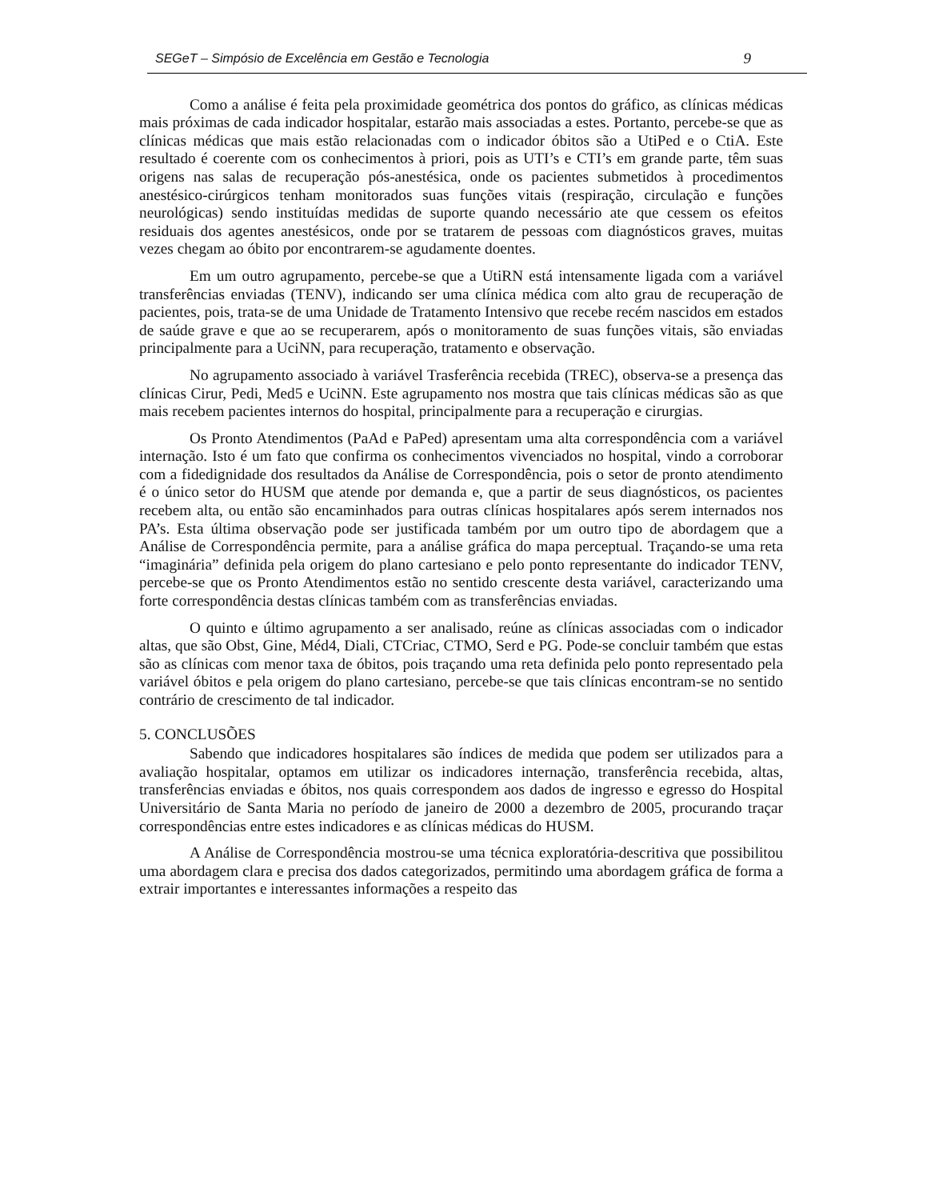SEGeT – Simpósio de Excelência em Gestão e Tecnologia 9
Como a análise é feita pela proximidade geométrica dos pontos do gráfico, as clínicas médicas mais próximas de cada indicador hospitalar, estarão mais associadas a estes. Portanto, percebe-se que as clínicas médicas que mais estão relacionadas com o indicador óbitos são a UtiPed e o CtiA. Este resultado é coerente com os conhecimentos à priori, pois as UTI’s e CTI’s em grande parte, têm suas origens nas salas de recuperação pós-anestésica, onde os pacientes submetidos à procedimentos anestésico-cirúrgicos tenham monitorados suas funções vitais (respiração, circulação e funções neurológicas) sendo instituídas medidas de suporte quando necessário ate que cessem os efeitos residuais dos agentes anestésicos, onde por se tratarem de pessoas com diagnósticos graves, muitas vezes chegam ao óbito por encontrarem-se agudamente doentes.
Em um outro agrupamento, percebe-se que a UtiRN está intensamente ligada com a variável transferências enviadas (TENV), indicando ser uma clínica médica com alto grau de recuperação de pacientes, pois, trata-se de uma Unidade de Tratamento Intensivo que recebe recém nascidos em estados de saúde grave e que ao se recuperarem, após o monitoramento de suas funções vitais, são enviadas principalmente para a UciNN, para recuperação, tratamento e observação.
No agrupamento associado à variável Trasferência recebida (TREC), observa-se a presença das clínicas Cirur, Pedi, Med5 e UciNN. Este agrupamento nos mostra que tais clínicas médicas são as que mais recebem pacientes internos do hospital, principalmente para a recuperação e cirurgias.
Os Pronto Atendimentos (PaAd e PaPed) apresentam uma alta correspondência com a variável internação. Isto é um fato que confirma os conhecimentos vivenciados no hospital, vindo a corroborar com a fidedignidade dos resultados da Análise de Correspondência, pois o setor de pronto atendimento é o único setor do HUSM que atende por demanda e, que a partir de seus diagnósticos, os pacientes recebem alta, ou então são encaminhados para outras clínicas hospitalares após serem internados nos PA’s. Esta última observação pode ser justificada também por um outro tipo de abordagem que a Análise de Correspondência permite, para a análise gráfica do mapa perceptual. Traçando-se uma reta “imaginária” definida pela origem do plano cartesiano e pelo ponto representante do indicador TENV, percebe-se que os Pronto Atendimentos estão no sentido crescente desta variável, caracterizando uma forte correspondência destas clínicas também com as transferências enviadas.
O quinto e último agrupamento a ser analisado, reúne as clínicas associadas com o indicador altas, que são Obst, Gine, Méd4, Diali, CTCriac, CTMO, Serd e PG. Pode-se concluir também que estas são as clínicas com menor taxa de óbitos, pois traçando uma reta definida pelo ponto representado pela variável óbitos e pela origem do plano cartesiano, percebe-se que tais clínicas encontram-se no sentido contrário de crescimento de tal indicador.
5. CONCLUSÕES
Sabendo que indicadores hospitalares são índices de medida que podem ser utilizados para a avaliação hospitalar, optamos em utilizar os indicadores internação, transferência recebida, altas, transferências enviadas e óbitos, nos quais correspondem aos dados de ingresso e egresso do Hospital Universitário de Santa Maria no período de janeiro de 2000 a dezembro de 2005, procurando traçar correspondências entre estes indicadores e as clínicas médicas do HUSM.
A Análise de Correspondência mostrou-se uma técnica exploratória-descritiva que possibilitou uma abordagem clara e precisa dos dados categorizados, permitindo uma abordagem gráfica de forma a extrair importantes e interessantes informações a respeito das